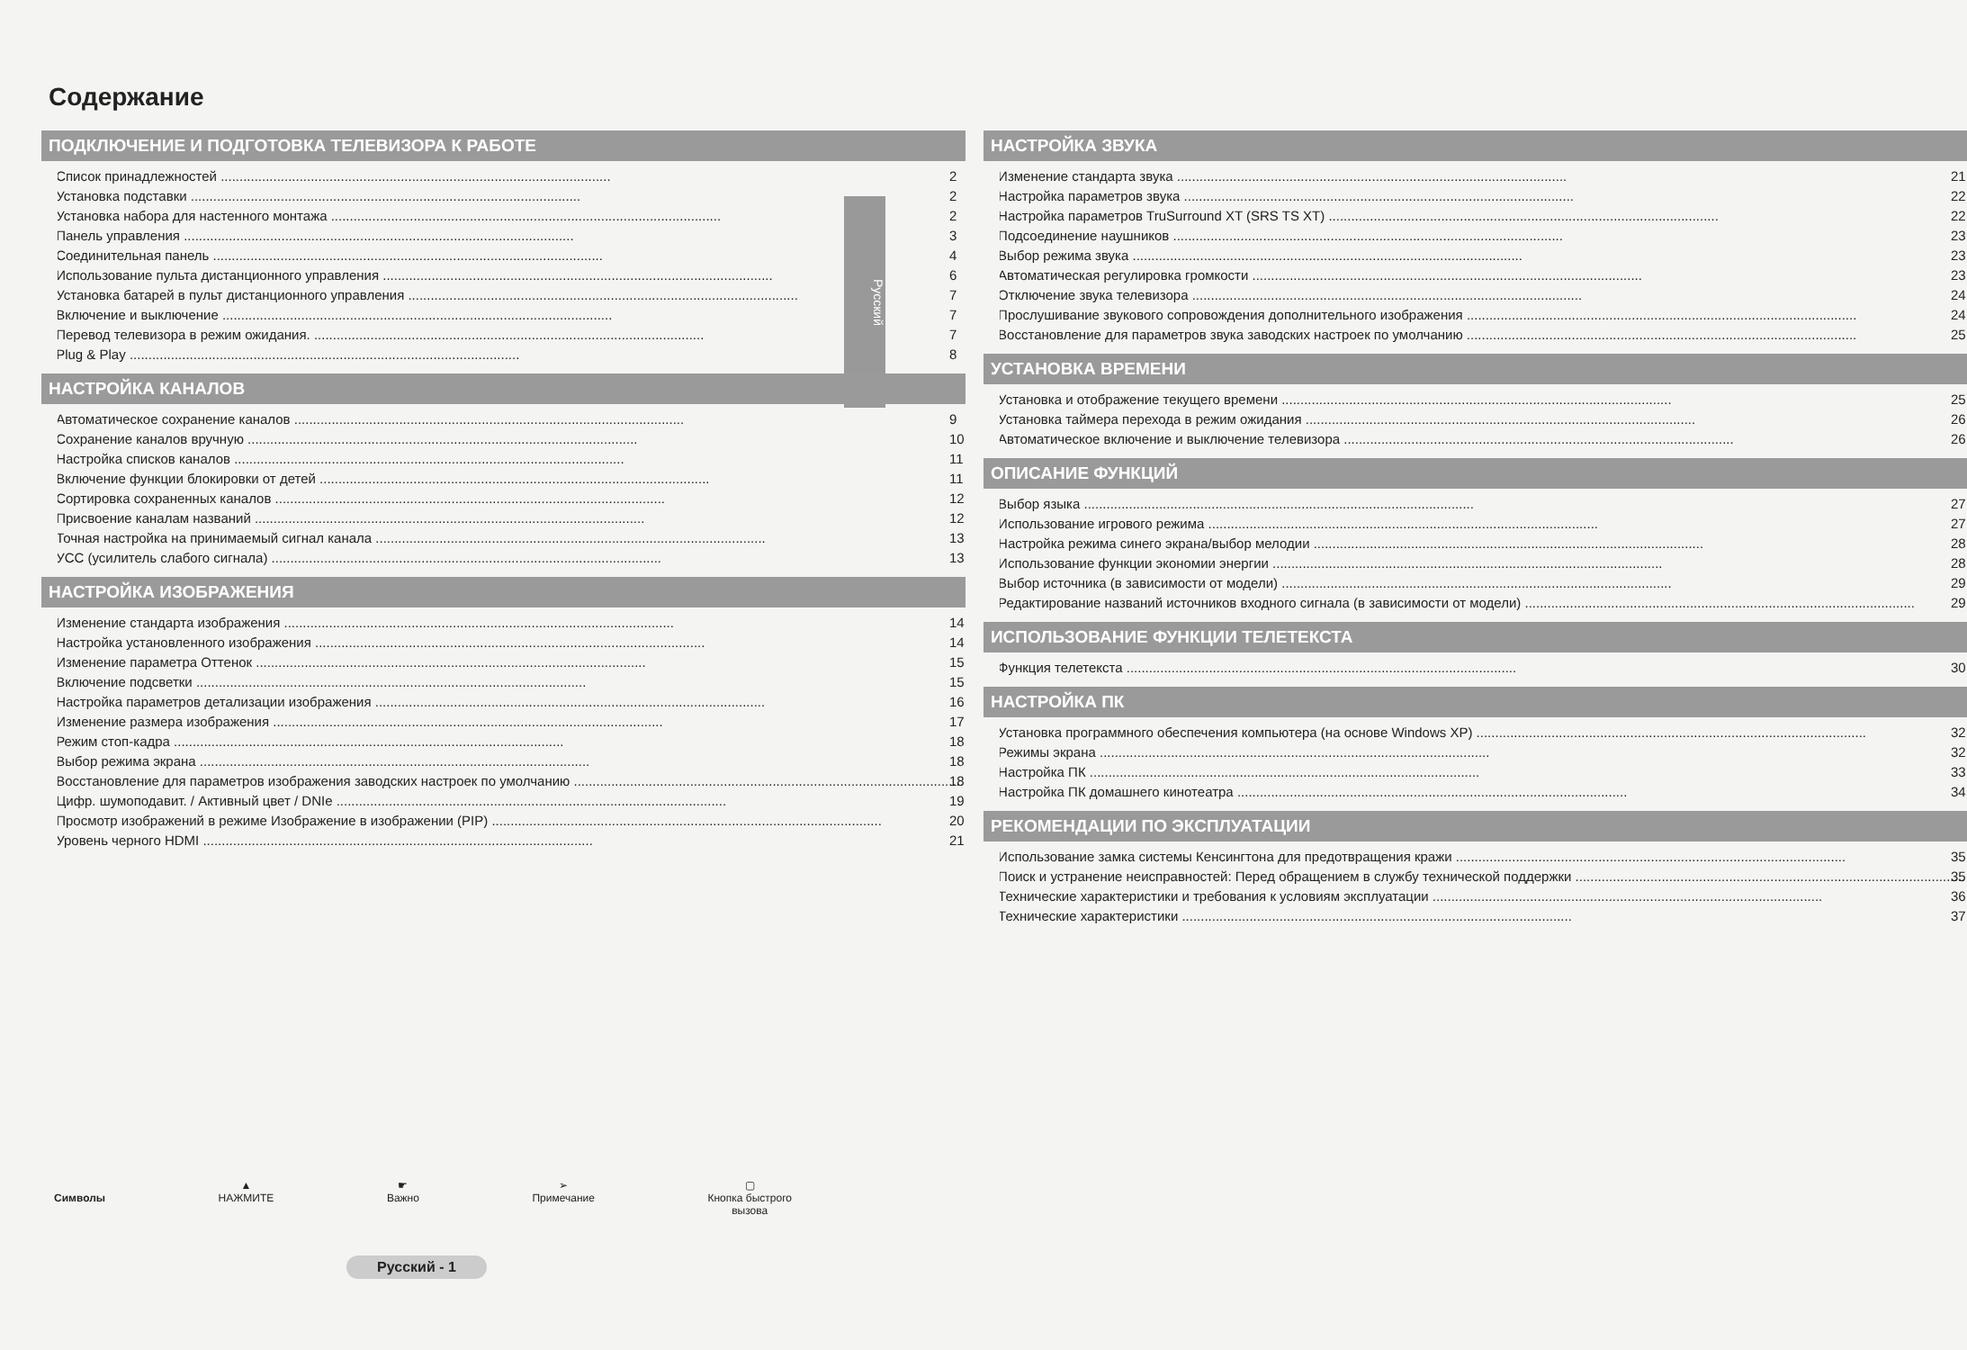Содержание
Русский
ПОДКЛЮЧЕНИЕ И ПОДГОТОВКА ТЕЛЕВИЗОРА К РАБОТЕ
◆ Список принадлежностей 2
◆ Установка подставки 2
◆ Установка набора для настенного монтажа 2
◆ Панель управления 3
◆ Соединительная панель 4
◆ Использование пульта дистанционного управления 6
◆ Установка батарей в пульт дистанционного управления 7
◆ Включение и выключение 7
◆ Перевод телевизора в режим ожидания. 7
◆ Plug & Play 8
НАСТРОЙКА КАНАЛОВ
◆ Автоматическое сохранение каналов 9
◆ Сохранение каналов вручную 10
◆ Настройка списков каналов 11
◆ Включение функции блокировки от детей 11
◆ Сортировка сохраненных каналов 12
◆ Присвоение каналам названий 12
◆ Точная настройка на принимаемый сигнал канала 13
◆ УСС (усилитель слабого сигнала) 13
НАСТРОЙКА ИЗОБРАЖЕНИЯ
◆ Изменение стандарта изображения 14
◆ Настройка установленного изображения 14
◆ Изменение параметра Оттенок 15
◆ Включение подсветки 15
◆ Настройка параметров детализации изображения 16
◆ Изменение размера изображения 17
◆ Режим стоп-кадра 18
◆ Выбор режима экрана 18
◆ Восстановление для параметров изображения заводских настроек по умолчанию 18
◆ Цифр. шумоподавит. / Активный цвет / DNIe 19
◆ Просмотр изображений в режиме Изображение в изображении (PIP) 20
◆ Уровень черного HDMI 21
НАСТРОЙКА ЗВУКА
◆ Изменение стандарта звука 21
◆ Настройка параметров звука 22
◆ Настройка параметров TruSurround XT (SRS TS XT) 22
◆ Подсоединение наушников 23
◆ Выбор режима звука 23
◆ Автоматическая регулировка громкости 23
◆ Отключение звука телевизора 24
◆ Прослушивание звукового сопровождения дополнительного изображения 24
◆ Восстановление для параметров звука заводских настроек по умолчанию 25
УСТАНОВКА ВРЕМЕНИ
◆ Установка и отображение текущего времени 25
◆ Установка таймера перехода в режим ожидания 26
◆ Автоматическое включение и выключение телевизора 26
ОПИСАНИЕ ФУНКЦИЙ
◆ Выбор языка 27
◆ Использование игрового режима 27
◆ Настройка режима синего экрана/выбор мелодии 28
◆ Использование функции экономии энергии 28
◆ Выбор источника (в зависимости от модели) 29
◆ Редактирование названий источников входного сигнала (в зависимости от модели) 29
ИСПОЛЬЗОВАНИЕ ФУНКЦИИ ТЕЛЕТЕКСТА
◆ Функция телетекста 30
НАСТРОЙКА ПК
◆ Установка программного обеспечения компьютера (на основе Windows XP) 32
◆ Режимы экрана 32
◆ Настройка ПК 33
◆ Настройка ПК домашнего кинотеатра 34
РЕКОМЕНДАЦИИ ПО ЭКСПЛУАТАЦИИ
◆ Использование замка системы Кенсингтона для предотвращения кражи 35
◆ Поиск и устранение неисправностей: Перед обращением в службу технической поддержки 35
◆ Технические характеристики и требования к условиям эксплуатации 36
◆ Технические характеристики 37
Символы ▲
НАЖМИТЕ
☛
Важно
➢
Примечание
▢
Кнопка быстрого
вызова
Русский - 1